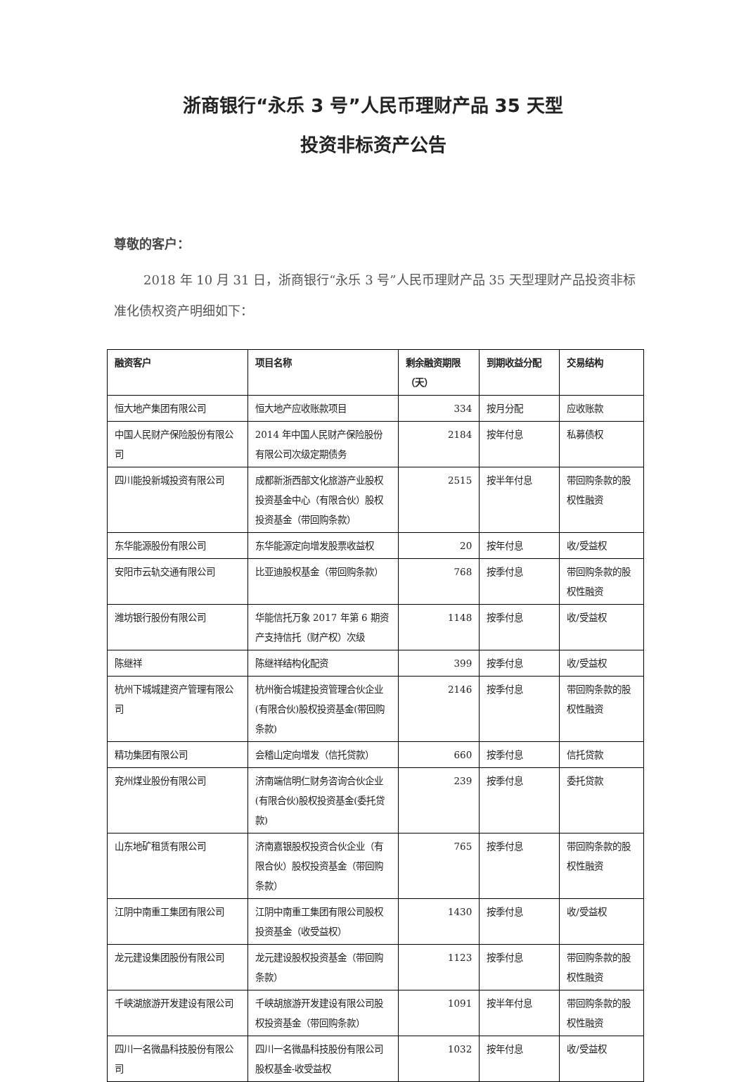浙商银行“永乐 3 号”人民币理财产品 35 天型
投资非标资产公告
尊敬的客户：
2018 年 10 月 31 日，浙商银行“永乐 3 号”人民币理财产品 35 天型理财产品投资非标准化债权资产明细如下：
| 融资客户 | 项目名称 | 剩余融资期限（天） | 到期收益分配 | 交易结构 |
| --- | --- | --- | --- | --- |
| 恒大地产集团有限公司 | 恒大地产应收账款项目 | 334 | 按月分配 | 应收账款 |
| 中国人民财产保险股份有限公司 | 2014 年中国人民财产保险股份有限公司次级定期债务 | 2184 | 按年付息 | 私募债权 |
| 四川能投新城投资有限公司 | 成都新浙西部文化旅游产业股权投资基金中心（有限合伙）股权投资基金（带回购条款） | 2515 | 按半年付息 | 带回购条款的股权性融资 |
| 东华能源股份有限公司 | 东华能源定向增发股票收益权 | 20 | 按年付息 | 收/受益权 |
| 安阳市云轨交通有限公司 | 比亚迪股权基金（带回购条款） | 768 | 按季付息 | 带回购条款的股权性融资 |
| 潍坊银行股份有限公司 | 华能信托万象 2017 年第 6 期资产支持信托（财产权）次级 | 1148 | 按季付息 | 收/受益权 |
| 陈继祥 | 陈继祥结构化配资 | 399 | 按季付息 | 收/受益权 |
| 杭州下城城建资产管理有限公司 | 杭州衡合城建投资管理合伙企业(有限合伙)股权投资基金(带回购条款) | 2146 | 按季付息 | 带回购条款的股权性融资 |
| 精功集团有限公司 | 会稽山定向增发（信托贷款） | 660 | 按季付息 | 信托贷款 |
| 兖州煤业股份有限公司 | 济南端信明仁财务咨询合伙企业(有限合伙)股权投资基金(委托贷款) | 239 | 按季付息 | 委托贷款 |
| 山东地矿租赁有限公司 | 济南嘉银股权投资合伙企业（有限合伙）股权投资基金（带回购条款） | 765 | 按季付息 | 带回购条款的股权性融资 |
| 江阴中南重工集团有限公司 | 江阴中南重工集团有限公司股权投资基金（收受益权） | 1430 | 按季付息 | 收/受益权 |
| 龙元建设集团股份有限公司 | 龙元建设股权投资基金（带回购条款） | 1123 | 按季付息 | 带回购条款的股权性融资 |
| 千峡湖旅游开发建设有限公司 | 千峡胡旅游开发建设有限公司股权投资基金（带回购条款） | 1091 | 按半年付息 | 带回购条款的股权性融资 |
| 四川一名微晶科技股份有限公司 | 四川一名微晶科技股份有限公司股权基金-收受益权 | 1032 | 按年付息 | 收/受益权 |